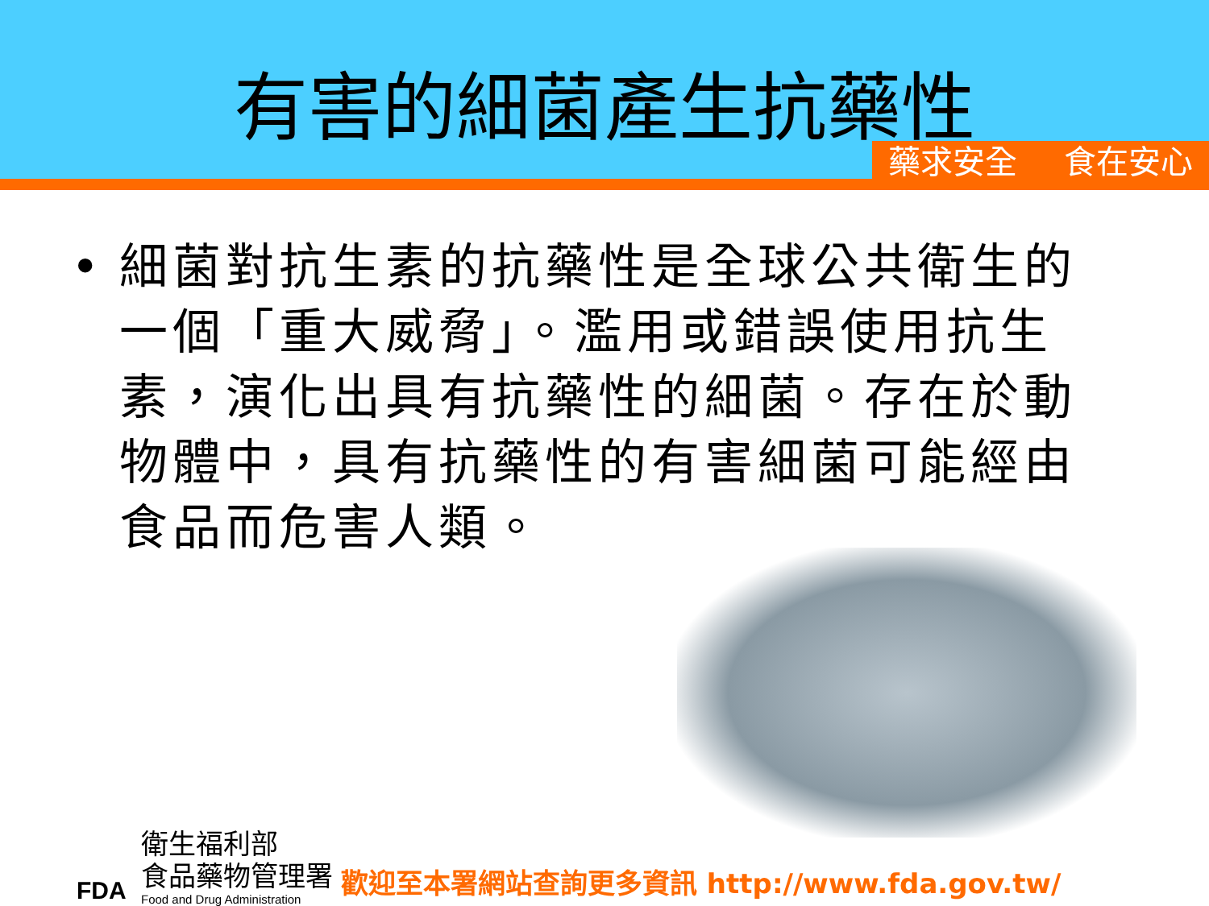有害的細菌產生抗藥性
藥求安全 食在安心
• 細菌對抗生素的抗藥性是全球公共衛生的一個「重大威脅」。濫用或錯誤使用抗生素，演化出具有抗藥性的細菌。存在於動物體中，具有抗藥性的有害細菌可能經由食品而危害人類。
FDA
衛生福利部
食品藥物管理署
Food and Drug Administration
歡迎至本署網站查詢更多資訊 http://www.fda.gov.tw/